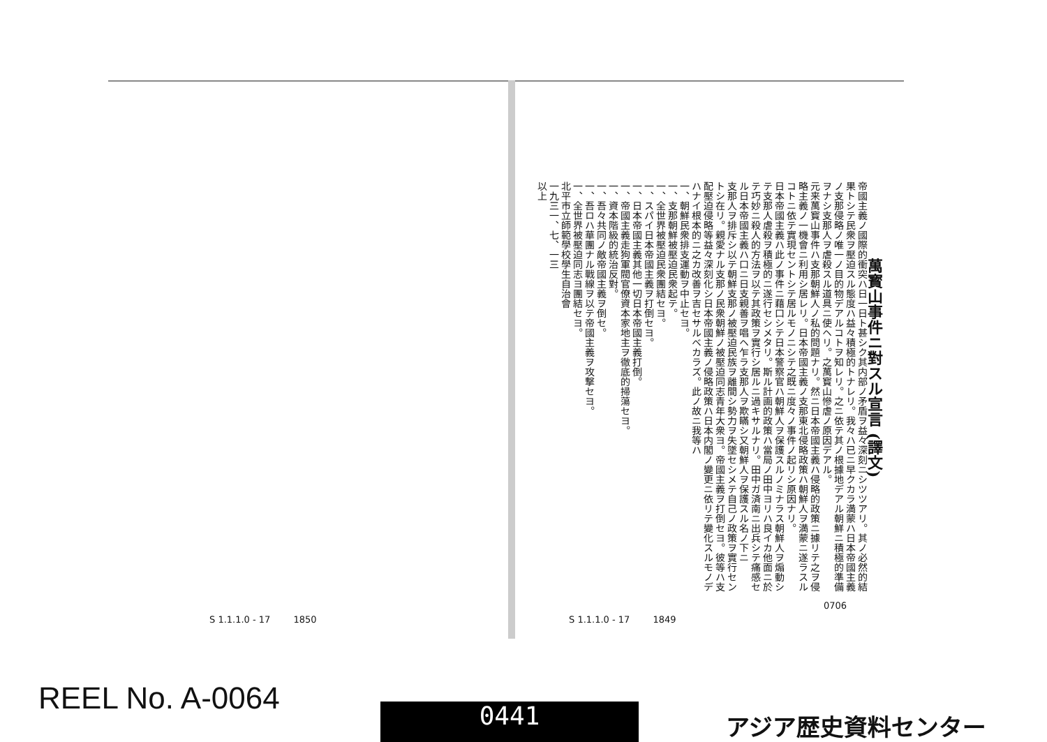萬寳山事件ニ對スル宣言 (譯文)
帝國主義ノ國際的衝突ハ日一日ト甚シク其内部ノ矛盾ヲ益々深刻ニシツツアリ。其ノ必然的結果トシテ民衆ヲ壓迫スル態度ハ益々積極的トナレリ。我々ハ已ニ早クカラ満蒙ハ日本帝國主義ノ支那侵略ノ唯一ノ目的物デアルコトヲ知レリ。之ニ依テ其ノ根據地デアル朝鮮ニ積極的準備ヲナシ支那人ヲ虐殺スル道具ニ使ヘリ。之萬寳山慘虐ノ原因デアル。
元来萬寳山事件ハ支那朝鮮人ノ私的問題ナリ。然ニ日本帝國主義ハ侵略的政策ニ據リテ之ヲ侵略主義ノ一機會ニ利用シ居レリ。日本帝國主義ノ支那東北侵略政策ハ朝鮮人ヲ満蒙ニ遂ラスルコトニ依テ實現セントシテ居ルモノニシテ之既ニ度々ノ事件ノ起リシ原因ナリ。
日本帝國主義ハ此ノ事件ニ藉口シテ日本警察官ハ朝鮮人ヲ保護スルノミナラス朝鮮人ヲ煽動シテ支那人虐殺ヲ積極的ニ遂行セシメタリ。斯ル計画的政策ハ當局ノ田中ヨリハ良イカ他面ニ於テ巧妙ニ殺人的方法ヲ以テ其政策ヲ實行シ居ルニ過キサルナリ。田中ガ済南ニ出兵シテ痛感セル日本帝國主義ハ口ニ日支親善ヲ唱ヘ乍ラ支那人ヲ欺瞞シ又朝鮮人ヲ保護スル名ノ下ニ
支那人ヲ排斥シ以テ朝鮮支那ノ被壓迫民族ヲ離間シ勢力ヲ失墜セシメテ自己ノ政策ヲ實行セントシ在リ。親愛ナル支那ノ民衆朝鮮ノ被壓迫同志青年大衆ヨ。帝國主義ヲ打倒セヨ。彼等ハ支配壓迫侵略等益々深刻化シ日本帝國主義ノ侵略政策ハ日本内閣ノ變更ニ依リテ變化スルモノデハナイ根本的ニ之カ改善ヲ吉セサルベカラズ。此ノ故ニ我等ハ
一、朝鮮民衆排支運動ヲ中止セヨ。
一、支那朝鮮被壓迫民衆起テ。
一、全世界被壓迫民衆團結セヨ。
一、スパイ日本帝國主義ヲ打倒セヨ。
一、日本帝國主義其他一切日本帝國主義打倒。
一、帝國主義走狗軍閥官僚資本家地主ヲ徹底的掃蕩セヨ。
一、資本階級的統治反對。
一、吾々共同ノ敵帝國主義ヲ倒セ。
一、吾ロハ華團ナル戰線ヲ以テ帝國主義ヲ攻撃セヨ。
一、全世界被壓迫同志ヨ團結セヨ。
北平市立師範學校學生自治會
一九三一、七、一三
以上
0706
S 1.1.1.0 - 17 1850 S 1.1.1.0 - 17 1849
REEL No. A-0064 0441 アジア歴史資料センター